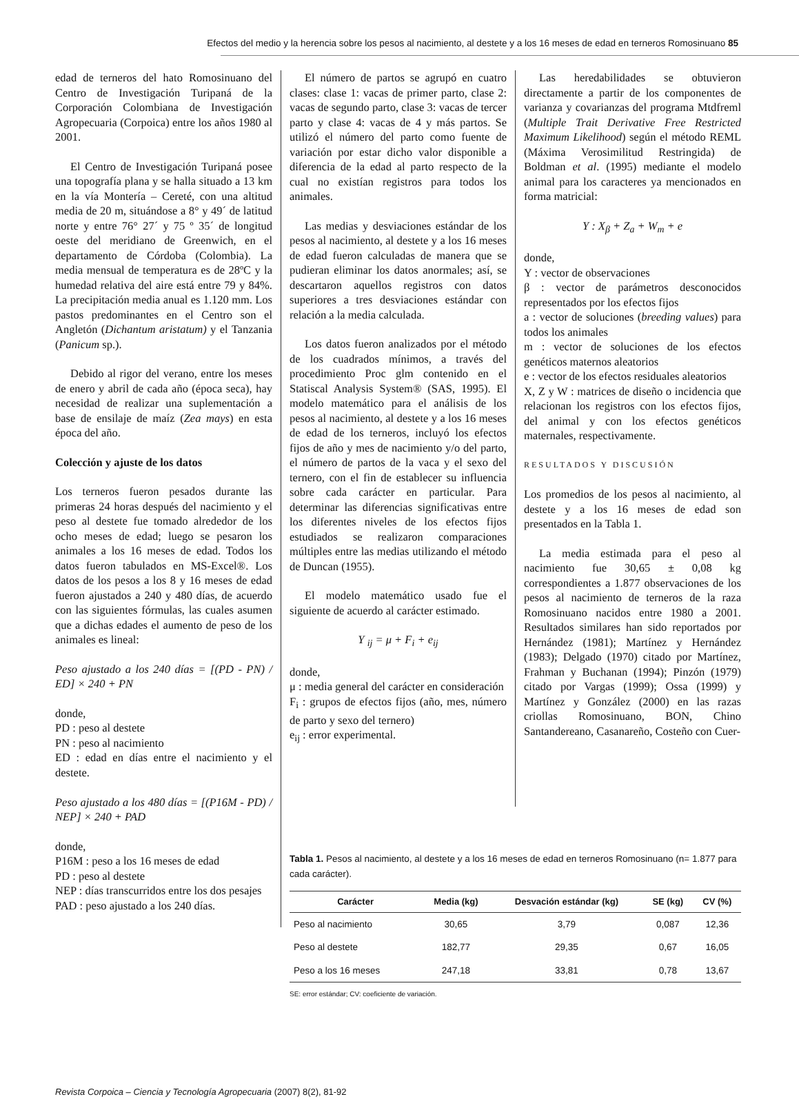Efectos del medio y la herencia sobre los pesos al nacimiento, al destete y a los 16 meses de edad en terneros Romosinuano 85
edad de terneros del hato Romosinuano del Centro de Investigación Turipaná de la Corporación Colombiana de Investigación Agropecuaria (Corpoica) entre los años 1980 al 2001.
El Centro de Investigación Turipaná posee una topografía plana y se halla situado a 13 km en la vía Montería – Cereté, con una altitud media de 20 m, situándose a 8° y 49´ de latitud norte y entre 76° 27´ y 75 º 35´ de longitud oeste del meridiano de Greenwich, en el departamento de Córdoba (Colombia). La media mensual de temperatura es de 28ºC y la humedad relativa del aire está entre 79 y 84%. La precipitación media anual es 1.120 mm. Los pastos predominantes en el Centro son el Angletón (Dichantum aristatum) y el Tanzania (Panicum sp.).
Debido al rigor del verano, entre los meses de enero y abril de cada año (época seca), hay necesidad de realizar una suplementación a base de ensilaje de maíz (Zea mays) en esta época del año.
Colección y ajuste de los datos
Los terneros fueron pesados durante las primeras 24 horas después del nacimiento y el peso al destete fue tomado alrededor de los ocho meses de edad; luego se pesaron los animales a los 16 meses de edad. Todos los datos fueron tabulados en MS-Excel®. Los datos de los pesos a los 8 y 16 meses de edad fueron ajustados a 240 y 480 días, de acuerdo con las siguientes fórmulas, las cuales asumen que a dichas edades el aumento de peso de los animales es lineal:
Peso ajustado a los 240 días = [(PD - PN) / ED] × 240 + PN
donde,
PD : peso al destete
PN : peso al nacimiento
ED : edad en días entre el nacimiento y el destete.
Peso ajustado a los 480 días = [(P16M - PD) / NEP] × 240 + PAD
donde,
P16M : peso a los 16 meses de edad
PD : peso al destete
NEP : días transcurridos entre los dos pesajes
PAD : peso ajustado a los 240 días.
El número de partos se agrupó en cuatro clases: clase 1: vacas de primer parto, clase 2: vacas de segundo parto, clase 3: vacas de tercer parto y clase 4: vacas de 4 y más partos. Se utilizó el número del parto como fuente de variación por estar dicho valor disponible a diferencia de la edad al parto respecto de la cual no existían registros para todos los animales.
Las medias y desviaciones estándar de los pesos al nacimiento, al destete y a los 16 meses de edad fueron calculadas de manera que se pudieran eliminar los datos anormales; así, se descartaron aquellos registros con datos superiores a tres desviaciones estándar con relación a la media calculada.
Los datos fueron analizados por el método de los cuadrados mínimos, a través del procedimiento Proc glm contenido en el Statiscal Analysis System® (SAS, 1995). El modelo matemático para el análisis de los pesos al nacimiento, al destete y a los 16 meses de edad de los terneros, incluyó los efectos fijos de año y mes de nacimiento y/o del parto, el número de partos de la vaca y el sexo del ternero, con el fin de establecer su influencia sobre cada carácter en particular. Para determinar las diferencias significativas entre los diferentes niveles de los efectos fijos estudiados se realizaron comparaciones múltiples entre las medias utilizando el método de Duncan (1955).
El modelo matemático usado fue el siguiente de acuerdo al carácter estimado.
Y <sub>ij</sub> = μ + F<sub>i</sub> + e<sub>ij</sub>
donde,
μ : media general del carácter en consideración
F<sub>i</sub> : grupos de efectos fijos (año, mes, número de parto y sexo del ternero)
e<sub>ij</sub> : error experimental.
Las heredabilidades se obtuvieron directamente a partir de los componentes de varianza y covarianzas del programa Mtdfreml (Multiple Trait Derivative Free Restricted Maximum Likelihood) según el método REML (Máxima Verosimilitud Restringida) de Boldman et al. (1995) mediante el modelo animal para los caracteres ya mencionados en forma matricial:
Y : X<sub>β</sub> + Z<sub>a</sub> + W<sub>m</sub> + e
donde,
Y : vector de observaciones
β : vector de parámetros desconocidos representados por los efectos fijos
a : vector de soluciones (breeding values) para todos los animales
m : vector de soluciones de los efectos genéticos maternos aleatorios
e : vector de los efectos residuales aleatorios
X, Z y W : matrices de diseño o incidencia que relacionan los registros con los efectos fijos, del animal y con los efectos genéticos maternales, respectivamente.
RESULTADOS Y DISCUSIÓN
Los promedios de los pesos al nacimiento, al destete y a los 16 meses de edad son presentados en la Tabla 1.
La media estimada para el peso al nacimiento fue 30,65 ± 0,08 kg correspondientes a 1.877 observaciones de los pesos al nacimiento de terneros de la raza Romosinuano nacidos entre 1980 a 2001. Resultados similares han sido reportados por Hernández (1981); Martínez y Hernández (1983); Delgado (1970) citado por Martínez, Frahman y Buchanan (1994); Pinzón (1979) citado por Vargas (1999); Ossa (1999) y Martínez y González (2000) en las razas criollas Romosinuano, BON, Chino Santandereano, Casanareño, Costeño con Cuer-
Tabla 1. Pesos al nacimiento, al destete y a los 16 meses de edad en terneros Romosinuano (n= 1.877 para cada carácter).
| Carácter | Media (kg) | Desvación estándar (kg) | SE (kg) | CV (%) |
| --- | --- | --- | --- | --- |
| Peso al nacimiento | 30,65 | 3,79 | 0,087 | 12,36 |
| Peso al destete | 182,77 | 29,35 | 0,67 | 16,05 |
| Peso a los 16 meses | 247,18 | 33,81 | 0,78 | 13,67 |
SE: error estándar; CV: coeficiente de variación.
Revista Corpoica – Ciencia y Tecnología Agropecuaria (2007) 8(2), 81-92